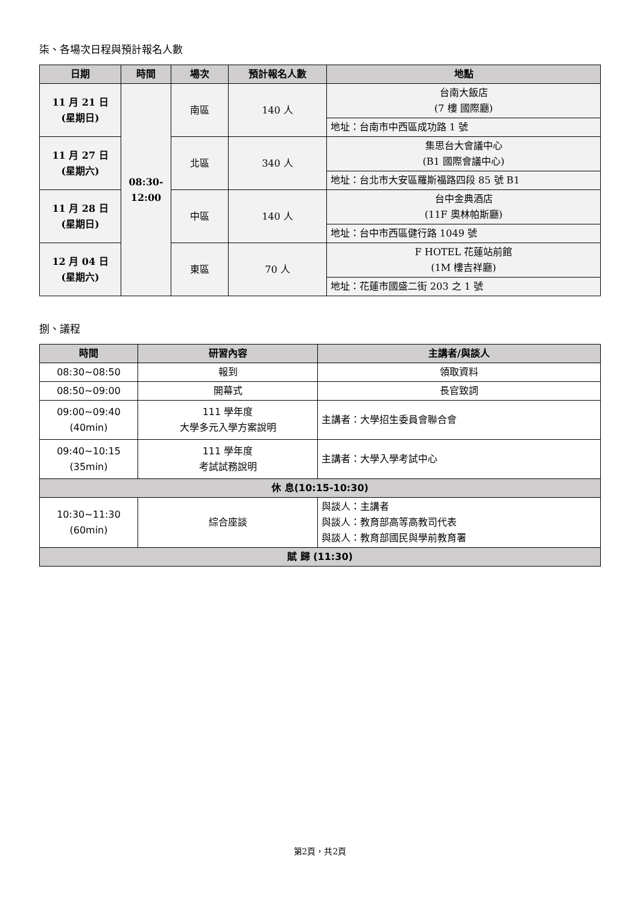柒、各場次日程與預計報名人數
| 日期 | 時間 | 場次 | 預計報名人數 | 地點 |
| --- | --- | --- | --- | --- |
| 11 月 21 日 (星期日) | 08:30- 12:00 | 南區 | 140 人 | 台南大飯店 (7 樓 國際廳) |
| | | | | 地址：台南市中西區成功路 1 號 |
| 11 月 27 日 (星期六) | | 北區 | 340 人 | 集思台大會議中心 (B1 國際會議中心) |
| | | | | 地址：台北市大安區羅斯福路四段 85 號 B1 |
| 11 月 28 日 (星期日) | | 中區 | 140 人 | 台中金典酒店 (11F 奧林帕斯廳) |
| | | | | 地址：台中市西區健行路 1049 號 |
| 12 月 04 日 (星期六) | | 東區 | 70 人 | F HOTEL 花蓮站前館 (1M 樓吉祥廳) |
| | | | | 地址：花蓮市國盛二街 203 之 1 號 |
捌、議程
| 時間 | 研習內容 | 主講者/與談人 |
| --- | --- | --- |
| 08:30~08:50 | 報到 | 領取資料 |
| 08:50~09:00 | 開幕式 | 長官致詞 |
| 09:00~09:40 (40min) | 111 學年度 大學多元入學方案說明 | 主講者：大學招生委員會聯合會 |
| 09:40~10:15 (35min) | 111 學年度 考試試務說明 | 主講者：大學入學考試中心 |
| 休 息(10:15-10:30) | | |
| 10:30~11:30 (60min) | 綜合座談 | 與談人：主講者 與談人：教育部高等高教司代表 與談人：教育部國民與學前教育署 |
| 賦 歸 (11:30) | | |
第2頁，共2頁